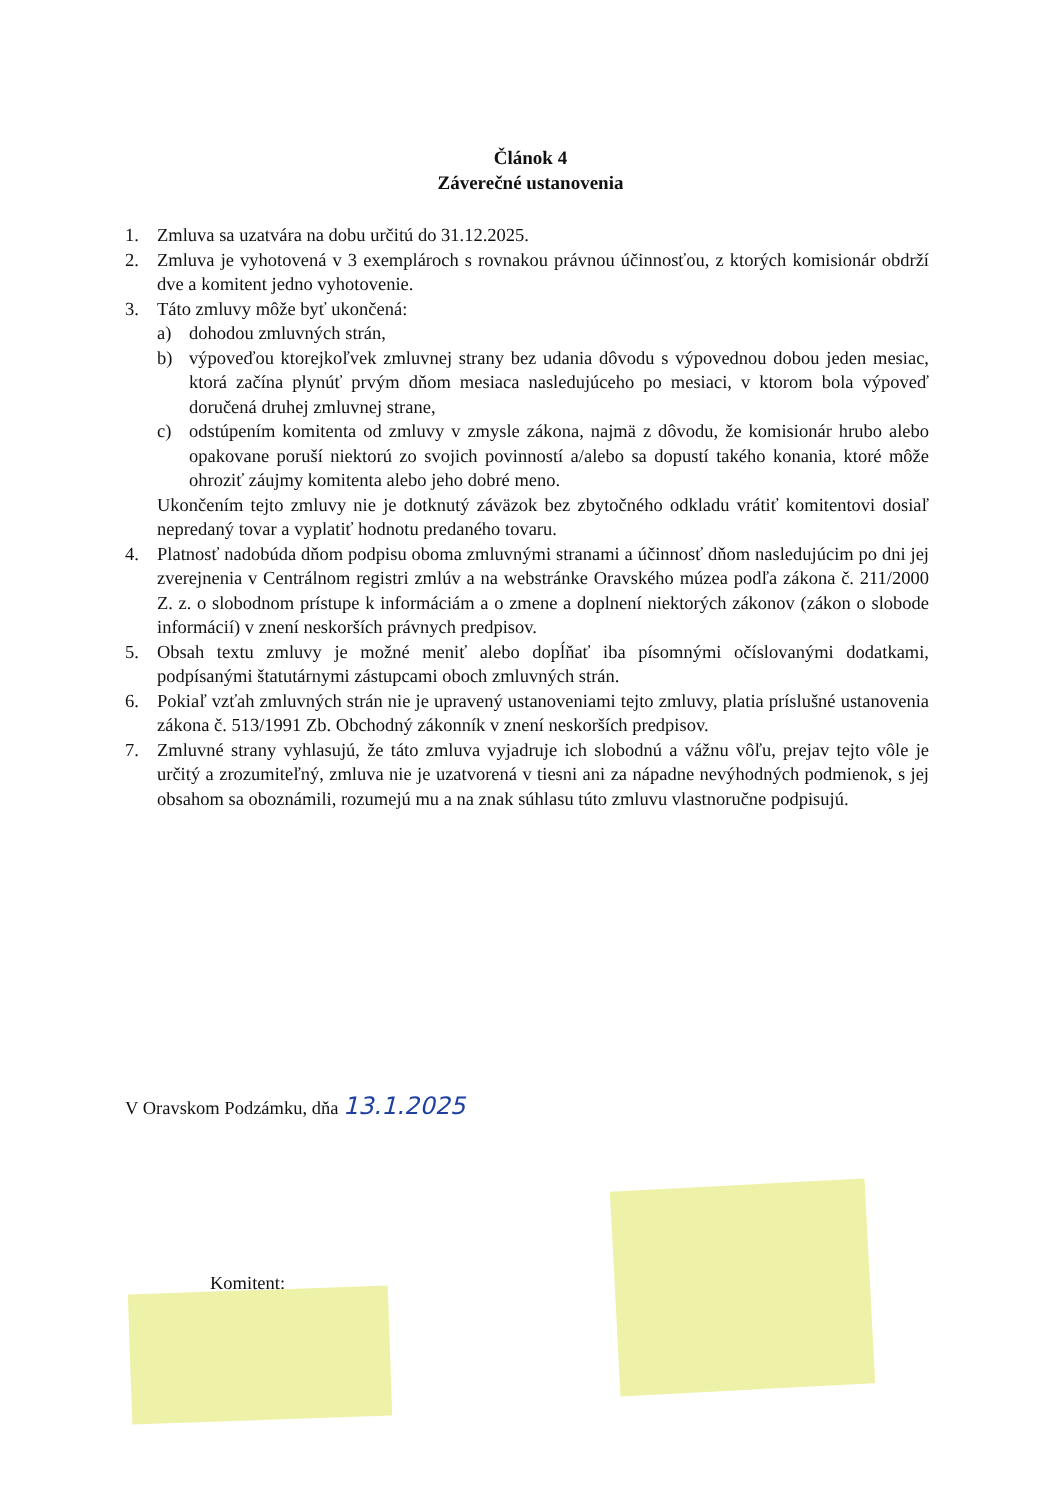Článok 4
Záverečné ustanovenia
1. Zmluva sa uzatvára na dobu určitú do 31.12.2025.
2. Zmluva je vyhotovená v 3 exemplároch s rovnakou právnou účinnosťou, z ktorých komisionár obdrží dve a komitent jedno vyhotovenie.
3. Táto zmluvy môže byť ukončená:
a) dohodou zmluvných strán,
b) výpoveďou ktorejkoľvek zmluvnej strany bez udania dôvodu s výpovednou dobou jeden mesiac, ktorá začína plynúť prvým dňom mesiaca nasledujúceho po mesiaci, v ktorom bola výpoveď doručená druhej zmluvnej strane,
c) odstúpením komitenta od zmluvy v zmysle zákona, najmä z dôvodu, že komisionár hrubo alebo opakovane poruší niektorú zo svojich povinností a/alebo sa dopustí takého konania, ktoré môže ohroziť záujmy komitenta alebo jeho dobré meno.
Ukončením tejto zmluvy nie je dotknutý záväzok bez zbytočného odkladu vrátiť komitentovi dosiaľ nepredaný tovar a vyplatiť hodnotu predaného tovaru.
4. Platnosť nadobúda dňom podpisu oboma zmluvnými stranami a účinnosť dňom nasledujúcim po dni jej zverejnenia v Centrálnom registri zmlúv a na webstránke Oravského múzea podľa zákona č. 211/2000 Z. z. o slobodnom prístupe k informáciám a o zmene a doplnení niektorých zákonov (zákon o slobode informácií) v znení neskorších právnych predpisov.
5. Obsah textu zmluvy je možné meniť alebo dopĺňať iba písomnými očíslovanými dodatkami, podpísanými štatutárnymi zástupcami oboch zmluvných strán.
6. Pokiaľ vzťah zmluvných strán nie je upravený ustanoveniami tejto zmluvy, platia príslušné ustanovenia zákona č. 513/1991 Zb. Obchodný zákonník v znení neskorších predpisov.
7. Zmluvné strany vyhlasujú, že táto zmluva vyjadruje ich slobodnú a vážnu vôľu, prejav tejto vôle je určitý a zrozumiteľný, zmluva nie je uzatvorená v tiesni ani za nápadne nevýhodných podmienok, s jej obsahom sa oboznámili, rozumejú mu a na znak súhlasu túto zmluvu vlastnoručne podpisujú.
V Oravskom Podzámku, dňa 13.1.2025
Komitent: